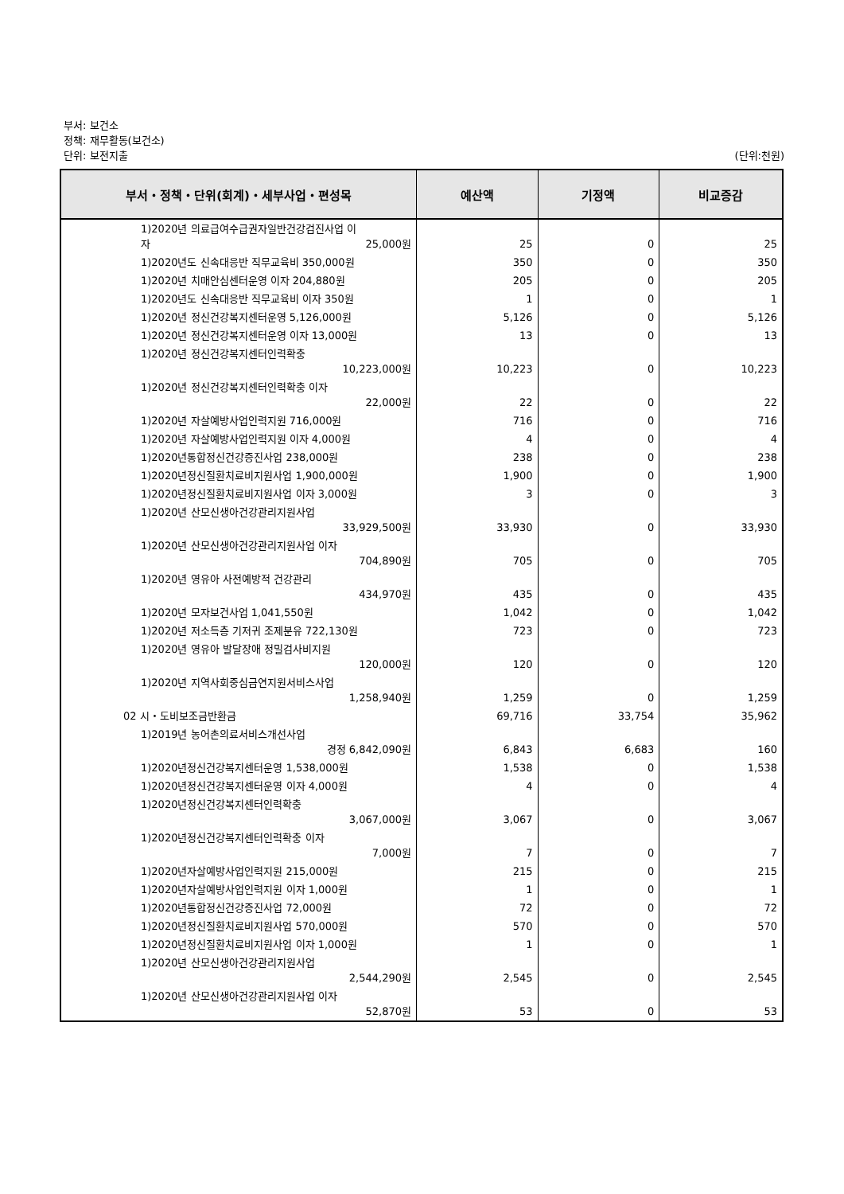부서: 보건소
정책: 재무활동(보건소)
단위: 보전지출 (단위:천원)
| 부서・정책・단위(회계)・세부사업・편성목 | 예산액 | 기정액 | 비교증감 |
| --- | --- | --- | --- |
| 1)2020년 의료급여수급권자일반건강검진사업 이 자 25,000원 | 25 | 0 | 25 |
| 1)2020년도 신속대응반 직무교육비 350,000원 | 350 | 0 | 350 |
| 1)2020년 치매안심센터운영 이자 204,880원 | 205 | 0 | 205 |
| 1)2020년도 신속대응반 직무교육비 이자 350원 | 1 | 0 | 1 |
| 1)2020년 정신건강복지센터운영 5,126,000원 | 5,126 | 0 | 5,126 |
| 1)2020년 정신건강복지센터운영 이자 13,000원 | 13 | 0 | 13 |
| 1)2020년 정신건강복지센터인력확충 10,223,000원 | 10,223 | 0 | 10,223 |
| 1)2020년 정신건강복지센터인력확충 이자 22,000원 | 22 | 0 | 22 |
| 1)2020년 자살예방사업인력지원 716,000원 | 716 | 0 | 716 |
| 1)2020년 자살예방사업인력지원 이자 4,000원 | 4 | 0 | 4 |
| 1)2020년통합정신건강증진사업 238,000원 | 238 | 0 | 238 |
| 1)2020년정신질환치료비지원사업 1,900,000원 | 1,900 | 0 | 1,900 |
| 1)2020년정신질환치료비지원사업 이자 3,000원 | 3 | 0 | 3 |
| 1)2020년 산모신생아건강관리지원사업 33,929,500원 | 33,930 | 0 | 33,930 |
| 1)2020년 산모신생아건강관리지원사업 이자 704,890원 | 705 | 0 | 705 |
| 1)2020년 영유아 사전예방적 건강관리 434,970원 | 435 | 0 | 435 |
| 1)2020년 모자보건사업 1,041,550원 | 1,042 | 0 | 1,042 |
| 1)2020년 저소득층 기저귀 조제분유 722,130원 | 723 | 0 | 723 |
| 1)2020년 영유아 발달장애 정밀검사비지원 120,000원 | 120 | 0 | 120 |
| 1)2020년 지역사회중심금연지원서비스사업 1,258,940원 | 1,259 | 0 | 1,259 |
| 02 시・도비보조금반환금 | 69,716 | 33,754 | 35,962 |
| 1)2019년 농어촌의료서비스개선사업 경정 6,842,090원 | 6,843 | 6,683 | 160 |
| 1)2020년정신건강복지센터운영 1,538,000원 | 1,538 | 0 | 1,538 |
| 1)2020년정신건강복지센터운영 이자 4,000원 | 4 | 0 | 4 |
| 1)2020년정신건강복지센터인력확충 3,067,000원 | 3,067 | 0 | 3,067 |
| 1)2020년정신건강복지센터인력확충 이자 7,000원 | 7 | 0 | 7 |
| 1)2020년자살예방사업인력지원 215,000원 | 215 | 0 | 215 |
| 1)2020년자살예방사업인력지원 이자 1,000원 | 1 | 0 | 1 |
| 1)2020년통합정신건강증진사업 72,000원 | 72 | 0 | 72 |
| 1)2020년정신질환치료비지원사업 570,000원 | 570 | 0 | 570 |
| 1)2020년정신질환치료비지원사업 이자 1,000원 | 1 | 0 | 1 |
| 1)2020년 산모신생아건강관리지원사업 2,544,290원 | 2,545 | 0 | 2,545 |
| 1)2020년 산모신생아건강관리지원사업 이자 52,870원 | 53 | 0 | 53 |